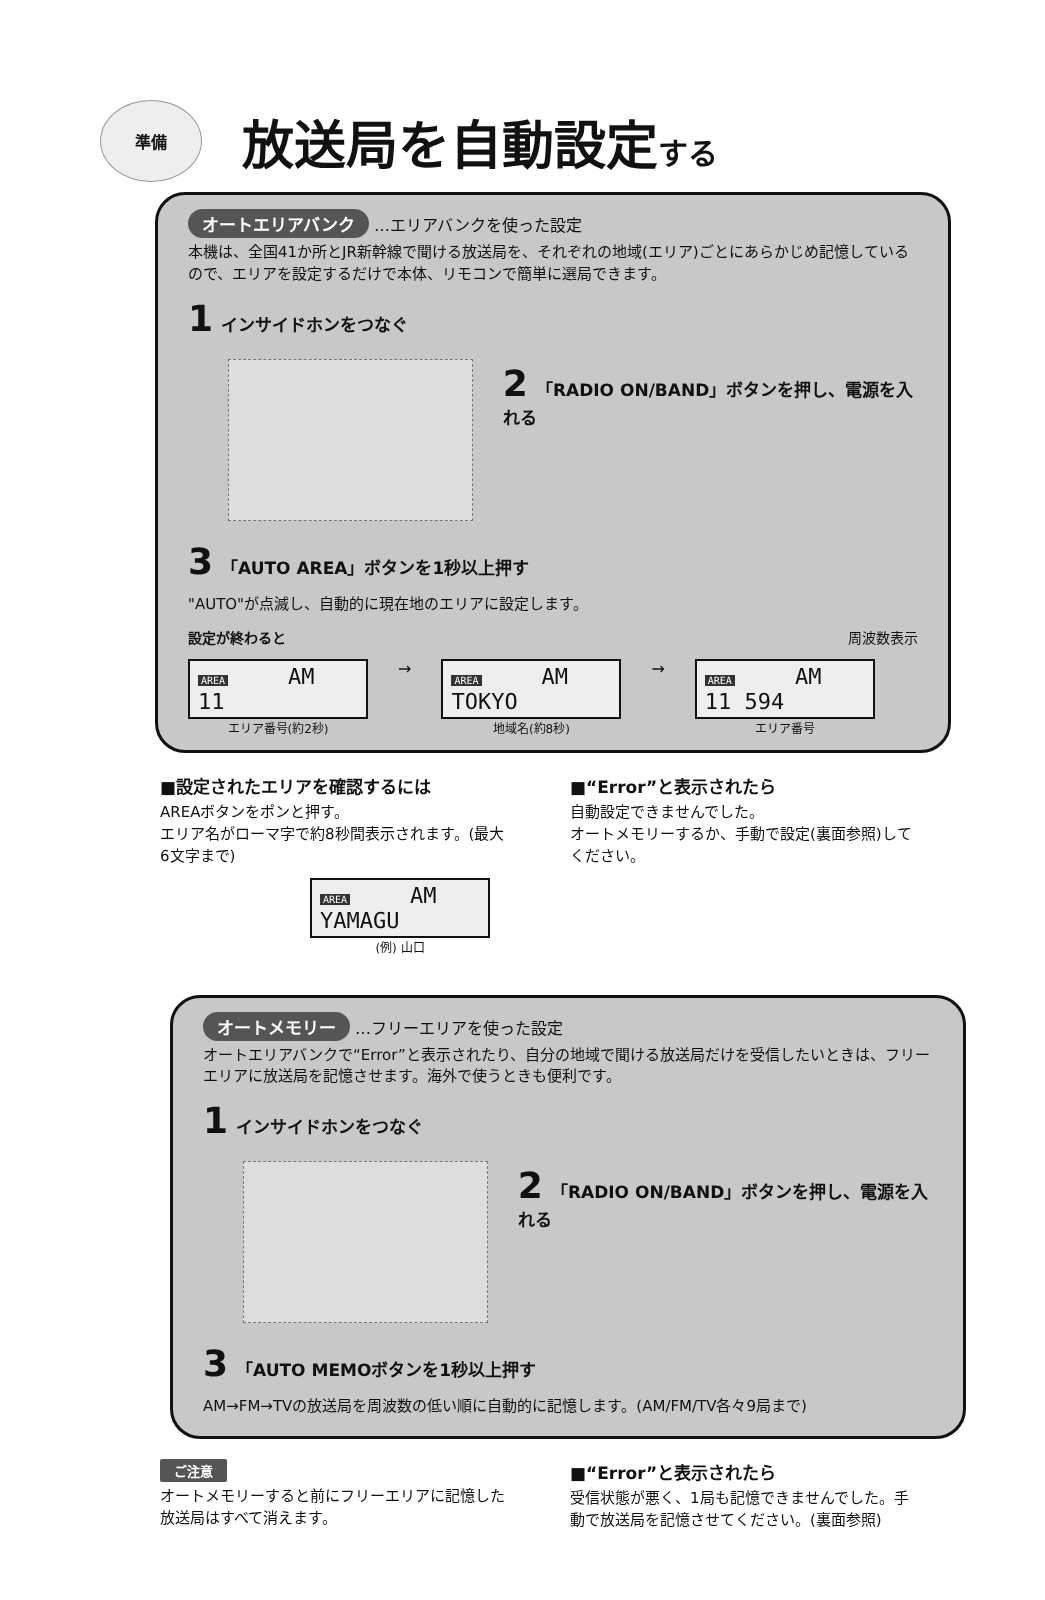準備
放送局を自動設定する
オートエリアバンク …エリアバンクを使った設定
本機は、全国41か所とJR新幹線で聞ける放送局を、それぞれの地域(エリア)ごとにあらかじめ記憶しているので、エリアを設定するだけで本体、リモコンで簡単に選局できます。
1 インサイドホンをつなぐ
2 「RADIO ON/BAND」ボタンを押し、電源を入れる
3 「AUTO AREA」ボタンを1秒以上押す
"AUTO"が点滅し、自動的に現在地のエリアに設定します。
設定が終わると 周波数表示
AREA AM
11
エリア番号(約2秒)
→
AREA AM
TOKYO
地域名(約8秒)
→
AREA AM
11 594
エリア番号
■設定されたエリアを確認するには
AREAボタンをポンと押す。
エリア名がローマ字で約8秒間表示されます。(最大6文字まで)
AREA AM
YAMAGU
(例) 山口
■“Error”と表示されたら
自動設定できませんでした。
オートメモリーするか、手動で設定(裏面参照)してください。
オートメモリー …フリーエリアを使った設定
オートエリアバンクで“Error”と表示されたり、自分の地域で聞ける放送局だけを受信したいときは、フリーエリアに放送局を記憶させます。海外で使うときも便利です。
1 インサイドホンをつなぐ
2 「RADIO ON/BAND」ボタンを押し、電源を入れる
3 「AUTO MEMOボタンを1秒以上押す
AM→FM→TVの放送局を周波数の低い順に自動的に記憶します。(AM/FM/TV各々9局まで)
ご注意
オートメモリーすると前にフリーエリアに記憶した放送局はすべて消えます。
■“Error”と表示されたら
受信状態が悪く、1局も記憶できませんでした。手動で放送局を記憶させてください。(裏面参照)